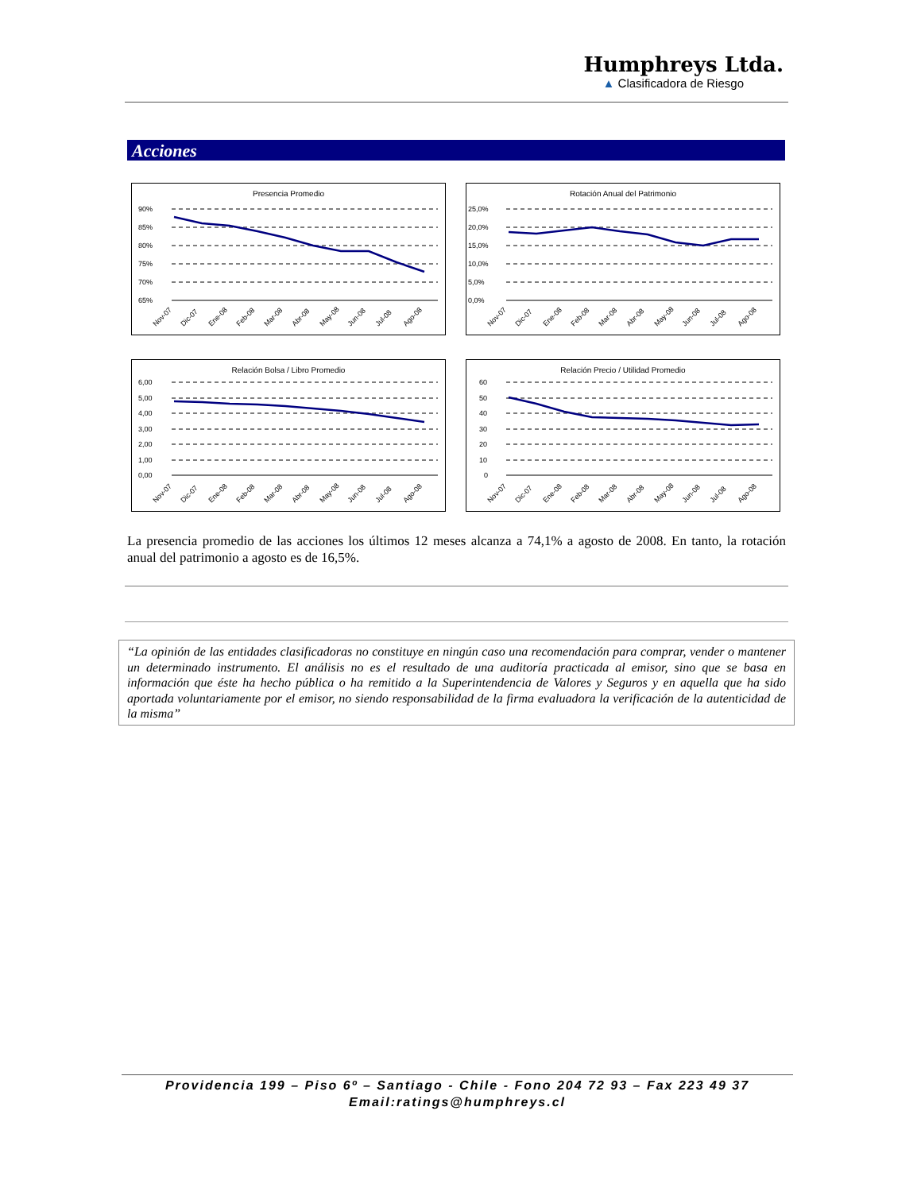Humphreys Ltda.
▲ Clasificadora de Riesgo
Acciones
Presencia Promedio
90%
85%
80%
75%
70%
65%
Nov-07
Dic-07
Ene-08
Feb-08
Mar-08
Abr-08
May-08
Jun-08
Jul-08
Ago-08
Rotación Anual del Patrimonio
25,0%
20,0%
15,0%
10,0%
5,0%
0,0%
Nov-07
Dic-07
Ene-08
Feb-08
Mar-08
Abr-08
May-08
Jun-08
Jul-08
Ago-08
Relación Bolsa / Libro Promedio
6,00
5,00
4,00
3,00
2,00
1,00
0,00
Nov-07
Dic-07
Ene-08
Feb-08
Mar-08
Abr-08
May-08
Jun-08
Jul-08
Ago-08
Relación Precio / Utilidad Promedio
60
50
40
30
20
10
0
Nov-07
Dic-07
Ene-08
Feb-08
Mar-08
Abr-08
May-08
Jun-08
Jul-08
Ago-08
La presencia promedio de las acciones los últimos 12 meses alcanza a 74,1% a agosto de 2008. En tanto, la rotación anual del patrimonio a agosto es de 16,5%.
“La opinión de las entidades clasificadoras no constituye en ningún caso una recomendación para comprar, vender o mantener un determinado instrumento. El análisis no es el resultado de una auditoría practicada al emisor, sino que se basa en información que éste ha hecho pública o ha remitido a la Superintendencia de Valores y Seguros y en aquella que ha sido aportada voluntariamente por el emisor, no siendo responsabilidad de la firma evaluadora la verificación de la autenticidad de la misma”
Providencia 199 – Piso 6º – Santiago - Chile - Fono 204 72 93 – Fax 223 49 37
Email:ratings@humphreys.cl